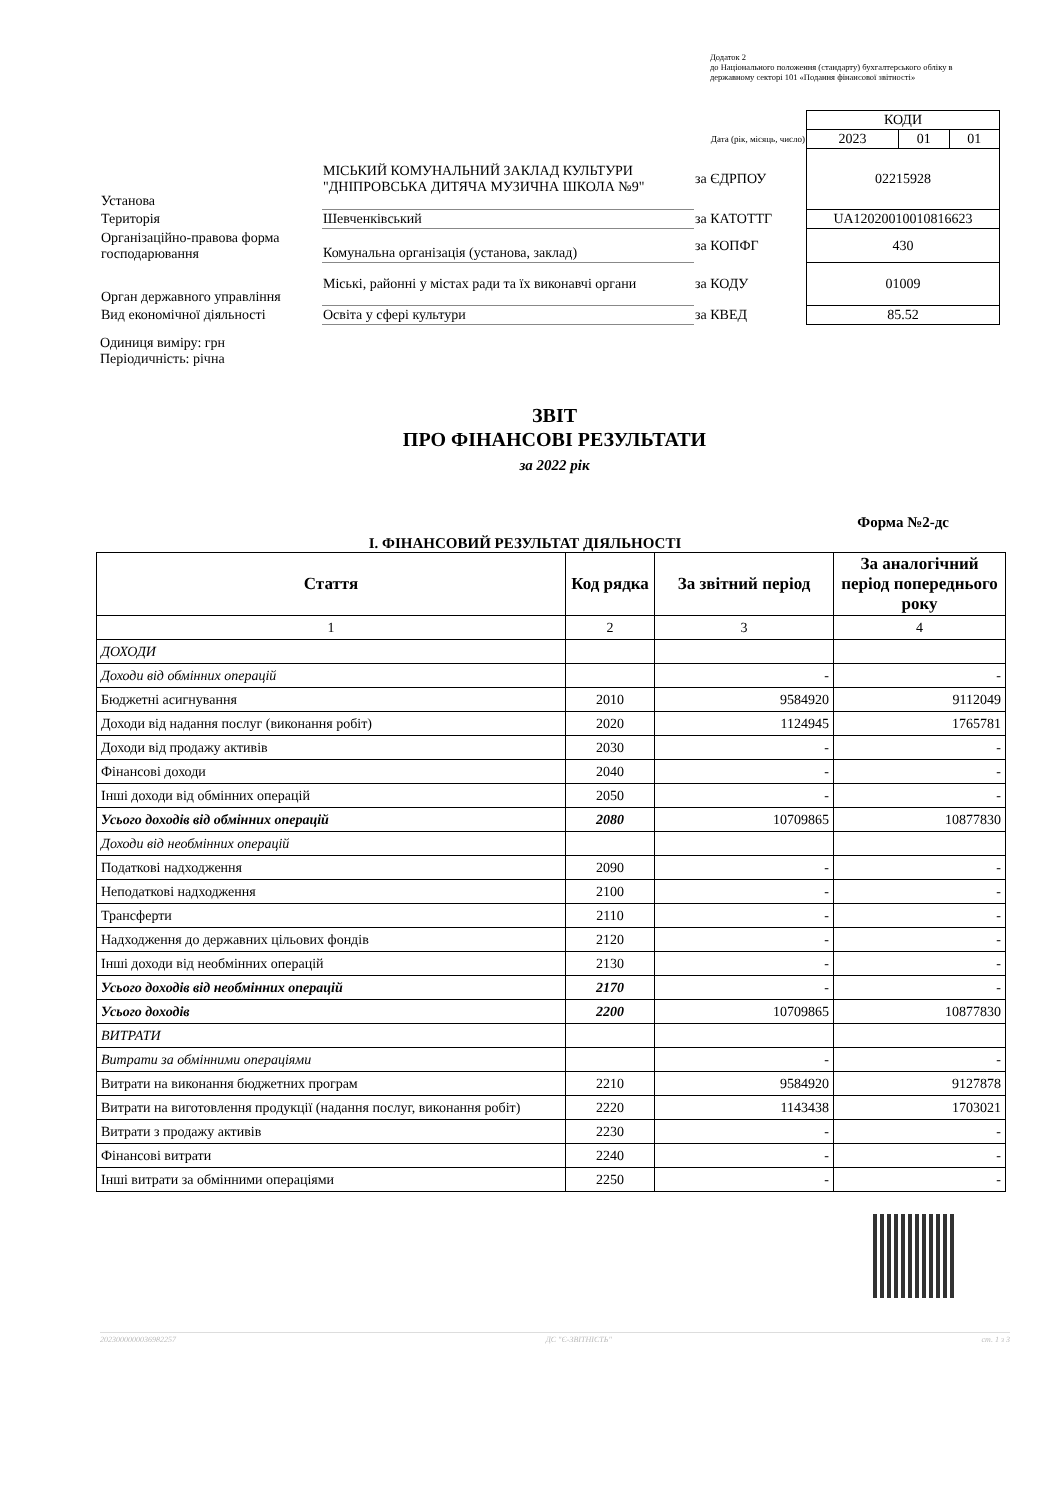Додаток 2
до Національного положення (стандарту) бухгалтерського обліку в державному секторі 101 «Подання фінансової звітності»
| | | | | КОДИ | | |
| | | | Дата (рік, місяць, число) | 2023 | 01 | 01 |
| Установа | МІСЬКИЙ КОМУНАЛЬНИЙ ЗАКЛАД КУЛЬТУРИ "ДНІПРОВСЬКА ДИТЯЧА МУЗИЧНА ШКОЛА №9" | за ЄДРПОУ | | 02215928 | | |
| Територія | Шевченківський | за КАТОТТГ | | UA12020010010816623 | | |
| Організаційно-правова форма господарювання | Комунальна організація (установа, заклад) | за КОПФГ | | 430 | | |
| Орган державного управління | Міські, районні у містах ради та їх виконавчі органи | за КОДУ | | 01009 | | |
| Вид економічної діяльності | Освіта у сфері культури | за КВЕД | | 85.52 | | |
Одиниця виміру: грн
Періодичність: річна
ЗВІТ
ПРО ФІНАНСОВІ РЕЗУЛЬТАТИ
за 2022 рік
Форма №2-дс
І. ФІНАНСОВИЙ РЕЗУЛЬТАТ ДІЯЛЬНОСТІ
| Стаття | Код рядка | За звітний період | За аналогічний період попереднього року |
| --- | --- | --- | --- |
| 1 | 2 | 3 | 4 |
| ДОХОДИ | | | |
| Доходи від обмінних операцій | | - | - |
| Бюджетні асигнування | 2010 | 9584920 | 9112049 |
| Доходи від надання послуг (виконання робіт) | 2020 | 1124945 | 1765781 |
| Доходи від продажу активів | 2030 | - | - |
| Фінансові доходи | 2040 | - | - |
| Інші доходи від обмінних операцій | 2050 | - | - |
| Усього доходів від обмінних операцій | 2080 | 10709865 | 10877830 |
| Доходи від необмінних операцій | | | |
| Податкові надходження | 2090 | - | - |
| Неподаткові надходження | 2100 | - | - |
| Трансферти | 2110 | - | - |
| Надходження до державних цільових фондів | 2120 | - | - |
| Інші доходи від необмінних операцій | 2130 | - | - |
| Усього доходів від необмінних операцій | 2170 | - | - |
| Усього доходів | 2200 | 10709865 | 10877830 |
| ВИТРАТИ | | | |
| Витрати за обмінними операціями | | - | - |
| Витрати на виконання бюджетних програм | 2210 | 9584920 | 9127878 |
| Витрати на виготовлення продукції (надання послуг, виконання робіт) | 2220 | 1143438 | 1703021 |
| Витрати з продажу активів | 2230 | - | - |
| Фінансові витрати | 2240 | - | - |
| Інші витрати за обмінними операціями | 2250 | - | - |
2023000000036982257 ДС "Є-ЗВІТНІСТЬ" ст. 1 з 3